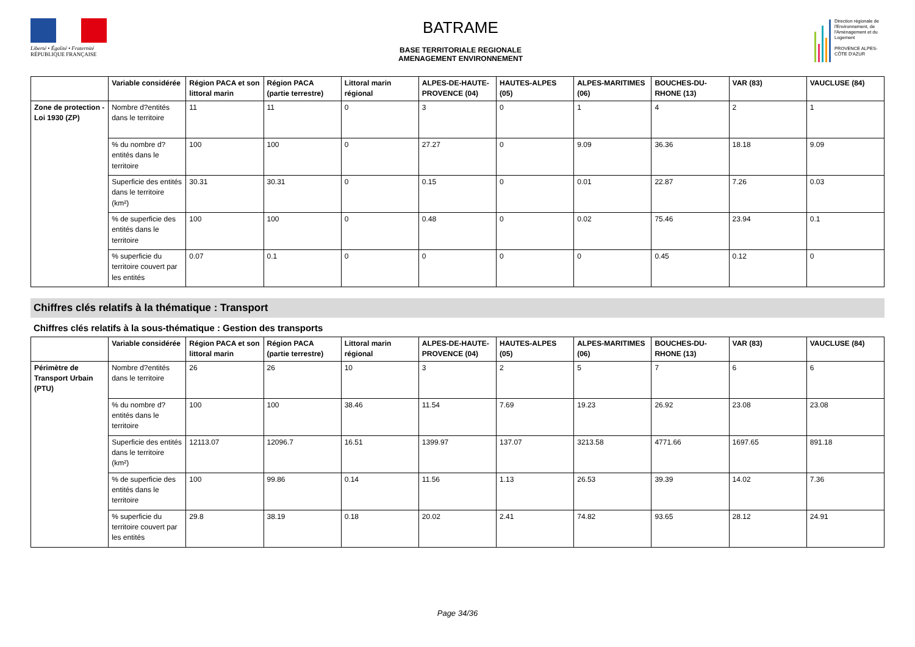Liberté • Égalité • Fraternité
RÉPUBLIQUE FRANÇAISE
BATRAME
BASE TERRITORIALE REGIONALE
AMENAGEMENT ENVIRONNEMENT
Direction régionale de l'Environnement, de l'Aménagement et du Logement
PROVENCE ALPES-CÔTE D'AZUR
| | Variable considérée | Région PACA et son littoral marin | Région PACA (partie terrestre) | Littoral marin régional | ALPES-DE-HAUTE-PROVENCE (04) | HAUTES-ALPES (05) | ALPES-MARITIMES (06) | BOUCHES-DU-RHONE (13) | VAR (83) | VAUCLUSE (84) |
| --- | --- | --- | --- | --- | --- | --- | --- | --- | --- | --- |
| Zone de protection - Loi 1930 (ZP) | Nombre d?entités dans le territoire | 11 | 11 | 0 | 3 | 0 | 1 | 4 | 2 | 1 |
| | % du nombre d?entités dans le territoire | 100 | 100 | 0 | 27.27 | 0 | 9.09 | 36.36 | 18.18 | 9.09 |
| | Superficie des entités dans le territoire (km²) | 30.31 | 30.31 | 0 | 0.15 | 0 | 0.01 | 22.87 | 7.26 | 0.03 |
| | % de superficie des entités dans le territoire | 100 | 100 | 0 | 0.48 | 0 | 0.02 | 75.46 | 23.94 | 0.1 |
| | % superficie du territoire couvert par les entités | 0.07 | 0.1 | 0 | 0 | 0 | 0 | 0.45 | 0.12 | 0 |
Chiffres clés relatifs à la thématique : Transport
Chiffres clés relatifs à la sous-thématique : Gestion des transports
| | Variable considérée | Région PACA et son littoral marin | Région PACA (partie terrestre) | Littoral marin régional | ALPES-DE-HAUTE-PROVENCE (04) | HAUTES-ALPES (05) | ALPES-MARITIMES (06) | BOUCHES-DU-RHONE (13) | VAR (83) | VAUCLUSE (84) |
| --- | --- | --- | --- | --- | --- | --- | --- | --- | --- | --- |
| Périmètre de Transport Urbain (PTU) | Nombre d?entités dans le territoire | 26 | 26 | 10 | 3 | 2 | 5 | 7 | 6 | 6 |
| | % du nombre d?entités dans le territoire | 100 | 100 | 38.46 | 11.54 | 7.69 | 19.23 | 26.92 | 23.08 | 23.08 |
| | Superficie des entités dans le territoire (km²) | 12113.07 | 12096.7 | 16.51 | 1399.97 | 137.07 | 3213.58 | 4771.66 | 1697.65 | 891.18 |
| | % de superficie des entités dans le territoire | 100 | 99.86 | 0.14 | 11.56 | 1.13 | 26.53 | 39.39 | 14.02 | 7.36 |
| | % superficie du territoire couvert par les entités | 29.8 | 38.19 | 0.18 | 20.02 | 2.41 | 74.82 | 93.65 | 28.12 | 24.91 |
Page 34/36